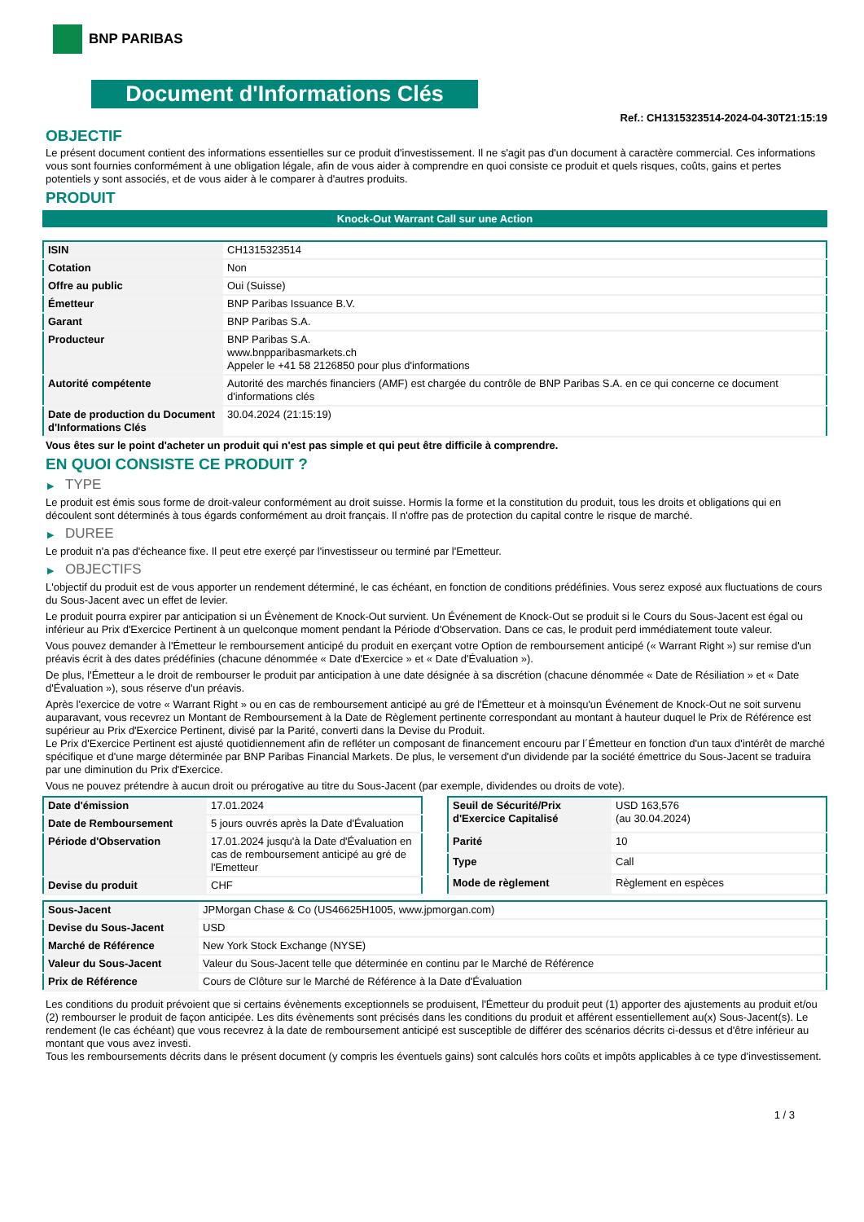BNP PARIBAS
Document d'Informations Clés
Ref.: CH1315323514-2024-04-30T21:15:19
OBJECTIF
Le présent document contient des informations essentielles sur ce produit d'investissement. Il ne s'agit pas d'un document à caractère commercial. Ces informations vous sont fournies conformément à une obligation légale, afin de vous aider à comprendre en quoi consiste ce produit et quels risques, coûts, gains et pertes potentiels y sont associés, et de vous aider à le comparer à d'autres produits.
PRODUIT
Knock-Out Warrant Call sur une Action
| ISIN | CH1315323514 |
| Cotation | Non |
| Offre au public | Oui (Suisse) |
| Émetteur | BNP Paribas Issuance B.V. |
| Garant | BNP Paribas S.A. |
| Producteur | BNP Paribas S.A. www.bnpparibasmarkets.ch Appeler le +41 58 2126850 pour plus d'informations |
| Autorité compétente | Autorité des marchés financiers (AMF) est chargée du contrôle de BNP Paribas S.A. en ce qui concerne ce document d'informations clés |
| Date de production du Document d'Informations Clés | 30.04.2024 (21:15:19) |
Vous êtes sur le point d'acheter un produit qui n'est pas simple et qui peut être difficile à comprendre.
EN QUOI CONSISTE CE PRODUIT ?
▶ TYPE
Le produit est émis sous forme de droit-valeur conformément au droit suisse. Hormis la forme et la constitution du produit, tous les droits et obligations qui en découlent sont déterminés à tous égards conformément au droit français. Il n'offre pas de protection du capital contre le risque de marché.
▶ DUREE
Le produit n'a pas d'écheance fixe. Il peut etre exerçé par l'investisseur ou terminé par l'Emetteur.
▶ OBJECTIFS
L'objectif du produit est de vous apporter un rendement déterminé, le cas échéant, en fonction de conditions prédéfinies. Vous serez exposé aux fluctuations de cours du Sous-Jacent avec un effet de levier.
Le produit pourra expirer par anticipation si un Évènement de Knock-Out survient. Un Événement de Knock-Out se produit si le Cours du Sous-Jacent est égal ou inférieur au Prix d'Exercice Pertinent à un quelconque moment pendant la Période d'Observation. Dans ce cas, le produit perd immédiatement toute valeur.
Vous pouvez demander à l'Émetteur le remboursement anticipé du produit en exerçant votre Option de remboursement anticipé (« Warrant Right ») sur remise d'un préavis écrit à des dates prédéfinies (chacune dénommée « Date d'Exercice » et « Date d'Évaluation »).
De plus, l'Émetteur a le droit de rembourser le produit par anticipation à une date désignée à sa discrétion (chacune dénommée « Date de Résiliation » et « Date d'Évaluation »), sous réserve d'un préavis.
Après l'exercice de votre « Warrant Right » ou en cas de remboursement anticipé au gré de l'Émetteur et à moinsqu'un Événement de Knock-Out ne soit survenu auparavant, vous recevrez un Montant de Remboursement à la Date de Règlement pertinente correspondant au montant à hauteur duquel le Prix de Référence est supérieur au Prix d'Exercice Pertinent, divisé par la Parité, converti dans la Devise du Produit.
Le Prix d'Exercice Pertinent est ajusté quotidiennement afin de refléter un composant de financement encouru par l´Émetteur en fonction d'un taux d'intérêt de marché spécifique et d'une marge déterminée par BNP Paribas Financial Markets. De plus, le versement d'un dividende par la société émettrice du Sous-Jacent se traduira par une diminution du Prix d'Exercice.
Vous ne pouvez prétendre à aucun droit ou prérogative au titre du Sous-Jacent (par exemple, dividendes ou droits de vote).
| Date d'émission | 17.01.2024 |
| Date de Remboursement | 5 jours ouvrés après la Date d'Évaluation |
| Période d'Observation | 17.01.2024 jusqu'à la Date d'Évaluation en cas de remboursement anticipé au gré de l'Emetteur |
| Devise du produit | CHF |
| Seuil de Sécurité/Prix d'Exercice Capitalisé | USD 163,576 (au 30.04.2024) |
| Parité | 10 |
| Type | Call |
| Mode de règlement | Règlement en espèces |
| Sous-Jacent | JPMorgan Chase & Co (US46625H1005, www.jpmorgan.com) |
| Devise du Sous-Jacent | USD |
| Marché de Référence | New York Stock Exchange (NYSE) |
| Valeur du Sous-Jacent | Valeur du Sous-Jacent telle que déterminée en continu par le Marché de Référence |
| Prix de Référence | Cours de Clôture sur le Marché de Référence à la Date d'Évaluation |
Les conditions du produit prévoient que si certains évènements exceptionnels se produisent, l'Émetteur du produit peut (1) apporter des ajustements au produit et/ou (2) rembourser le produit de façon anticipée. Les dits évènements sont précisés dans les conditions du produit et afférent essentiellement au(x) Sous-Jacent(s). Le rendement (le cas échéant) que vous recevrez à la date de remboursement anticipé est susceptible de différer des scénarios décrits ci-dessus et d'être inférieur au montant que vous avez investi.
Tous les remboursements décrits dans le présent document (y compris les éventuels gains) sont calculés hors coûts et impôts applicables à ce type d'investissement.
1 / 3